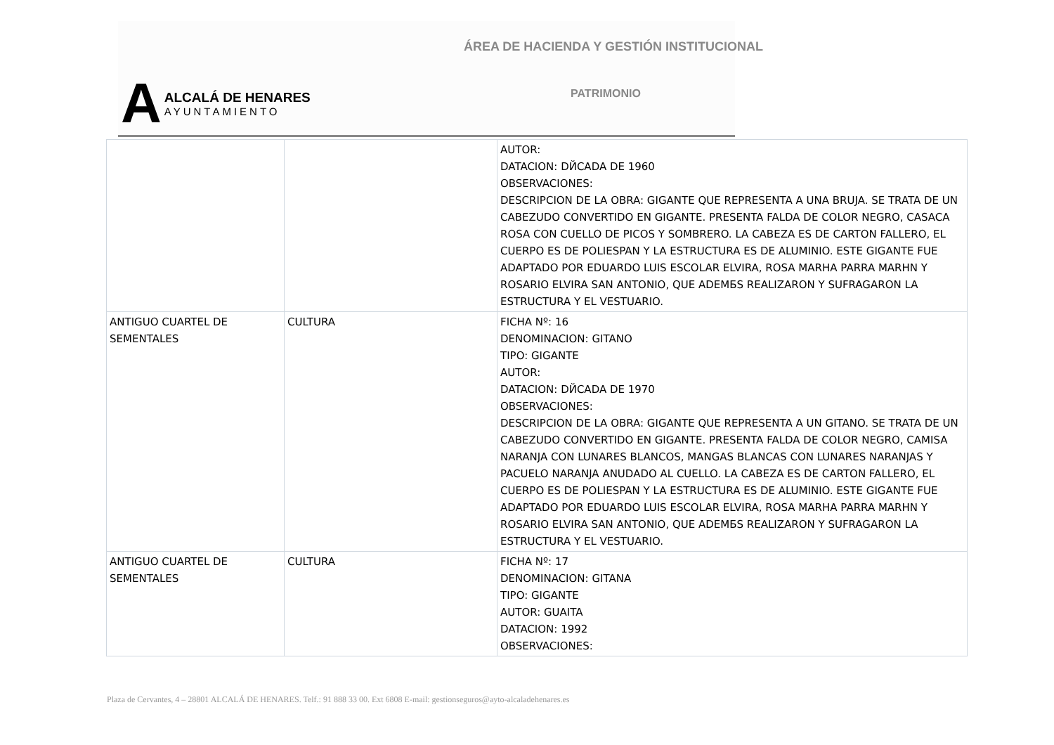ÁREA DE HACIENDA Y GESTIÓN INSTITUCIONAL
A
ALCALÁ DE HENARES
AYUNTAMIENTO
PATRIMONIO
| | | AUTOR: DATACION: DЙCADA DE 1960 OBSERVACIONES: DESCRIPCION DE LA OBRA: GIGANTE QUE REPRESENTA A UNA BRUJA. SE TRATA DE UN CABEZUDO CONVERTIDO EN GIGANTE. PRESENTA FALDA DE COLOR NEGRO, CASACA ROSA CON CUELLO DE PICOS Y SOMBRERO. LA CABEZA ES DE CARTON FALLERO, EL CUERPO ES DE POLIESPAN Y LA ESTRUCTURA ES DE ALUMINIO. ESTE GIGANTE FUE ADAPTADO POR EDUARDO LUIS ESCOLAR ELVIRA, ROSA MARHA PARRA MARHN Y ROSARIO ELVIRA SAN ANTONIO, QUE ADEMБS REALIZARON Y SUFRAGARON LA ESTRUCTURA Y EL VESTUARIO. |
| ANTIGUO CUARTEL DE SEMENTALES | CULTURA | FICHA Nº: 16 DENOMINACION: GITANO TIPO: GIGANTE AUTOR: DATACION: DЙCADA DE 1970 OBSERVACIONES: DESCRIPCION DE LA OBRA: GIGANTE QUE REPRESENTA A UN GITANO. SE TRATA DE UN CABEZUDO CONVERTIDO EN GIGANTE. PRESENTA FALDA DE COLOR NEGRO, CAMISA NARANJA CON LUNARES BLANCOS, MANGAS BLANCAS CON LUNARES NARANJAS Y PACUELO NARANJA ANUDADO AL CUELLO. LA CABEZA ES DE CARTON FALLERO, EL CUERPO ES DE POLIESPAN Y LA ESTRUCTURA ES DE ALUMINIO. ESTE GIGANTE FUE ADAPTADO POR EDUARDO LUIS ESCOLAR ELVIRA, ROSA MARHA PARRA MARHN Y ROSARIO ELVIRA SAN ANTONIO, QUE ADEMБS REALIZARON Y SUFRAGARON LA ESTRUCTURA Y EL VESTUARIO. |
| ANTIGUO CUARTEL DE SEMENTALES | CULTURA | FICHA Nº: 17 DENOMINACION: GITANA TIPO: GIGANTE AUTOR: GUAITA DATACION: 1992 OBSERVACIONES: |
Plaza de Cervantes, 4 – 28801 ALCALÁ DE HENARES. Telf.: 91 888 33 00. Ext 6808 E-mail: gestionseguros@ayto-alcaladehenares.es